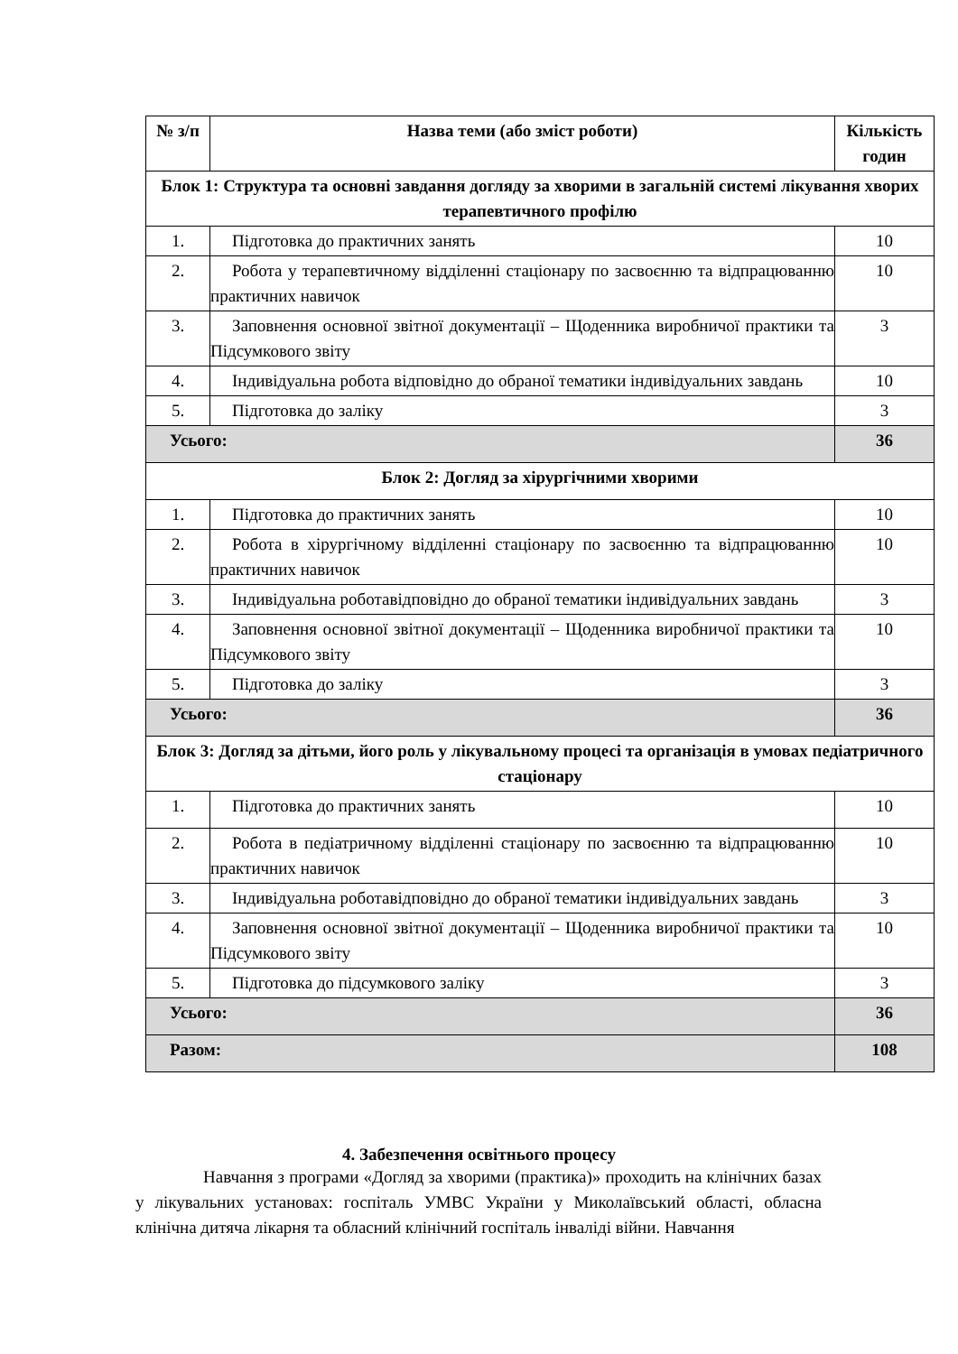| № з/п | Назва теми (або зміст роботи) | Кількість годин |
| --- | --- | --- |
| Блок 1: Структура та основні завдання догляду за хворими в загальній системі лікування хворих терапевтичного профілю | | |
| 1. | Підготовка до практичних занять | 10 |
| 2. | Робота у терапевтичному відділенні стаціонару по засвоєнню та відпрацюванню практичних навичок | 10 |
| 3. | Заповнення основної звітної документації – Щоденника виробничої практики та Підсумкового звіту | 3 |
| 4. | Індивідуальна робота відповідно до обраної тематики індивідуальних завдань | 10 |
| 5. | Підготовка до заліку | 3 |
| Усього: | | 36 |
| Блок 2: Догляд за хірургічними хворими | | |
| 1. | Підготовка до практичних занять | 10 |
| 2. | Робота в хірургічному відділенні стаціонару по засвоєнню та відпрацюванню практичних навичок | 10 |
| 3. | Індивідуальна роботавідповідно до обраної тематики індивідуальних завдань | 3 |
| 4. | Заповнення основної звітної документації – Щоденника виробничої практики та Підсумкового звіту | 10 |
| 5. | Підготовка до заліку | 3 |
| Усього: | | 36 |
| Блок 3: Догляд за дітьми, його роль у лікувальному процесі та організація в умовах педіатричного стаціонару | | |
| 1. | Підготовка до практичних занять | 10 |
| 2. | Робота в педіатричному відділенні стаціонару по засвоєнню та відпрацюванню практичних навичок | 10 |
| 3. | Індивідуальна роботавідповідно до обраної тематики індивідуальних завдань | 3 |
| 4. | Заповнення основної звітної документації – Щоденника виробничої практики та Підсумкового звіту | 10 |
| 5. | Підготовка до підсумкового заліку | 3 |
| Усього: | | 36 |
| Разом: | | 108 |
4. Забезпечення освітнього процесу
Навчання з програми «Догляд за хворими (практика)» проходить на клінічних базах у лікувальних установах: госпіталь УМВС України у Миколаївський області, обласна клінічна дитяча лікарня та обласний клінічний госпіталь інваліді війни. Навчання